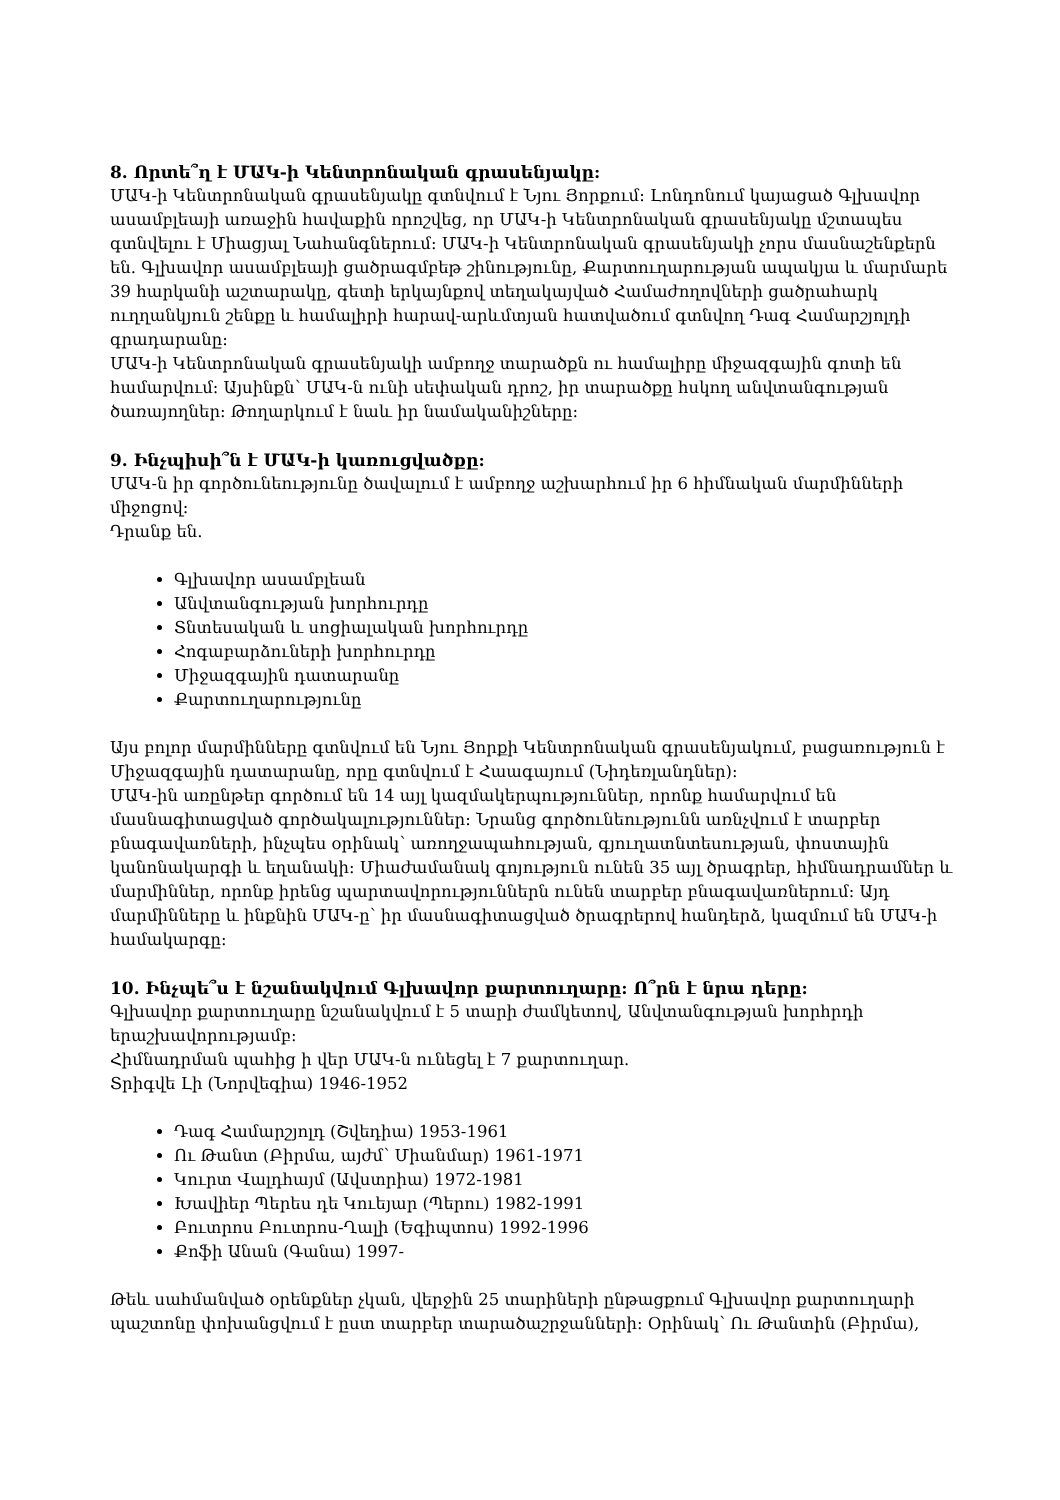8. Որտե՞ղ է ՄԱԿ-ի Կենտրոնական գրասենյակը:
ՄԱԿ-ի Կենտրոնական գրասենյակը գտնվում է Նյու Յորքում: Լոնդոնում կայացած Գլխավոր ասամբլեայի առաջին հավաքին որոշվեց, որ ՄԱԿ-ի Կենտրոնական գրասենյակը մշտապես գտնվելու է Միացյալ Նահանգներում: ՄԱԿ-ի Կենտրոնական գրասենյակի չորս մասնաշենքերն են. Գլխավոր ասամբլեայի ցածրագմբեթ շինությունը, Քարտուղարության ապակյա և մարմարե 39 հարկանի աշտարակը, գետի երկայնքով տեղակայված Համաժողովների ցածրահարկ ուղղանկյուն շենքը և համալիրի հարավ-արևմտյան հատվածում գտնվող Դագ Համարշյոլդի գրադարանը:
ՄԱԿ-ի Կենտրոնական գրասենյակի ամբողջ տարածքն ու համալիրը միջազգային գոտի են համարվում: Այսինքն՝ ՄԱԿ-ն ունի սեփական դրոշ, իր տարածքը հսկող անվտանգության ծառայողներ: Թողարկում է նաև իր նամականիշները:
9. Ինչպիսի՞ն է ՄԱԿ-ի կառուցվածքը:
ՄԱԿ-ն իր գործունեությունը ծավալում է ամբողջ աշխարհում իր 6 հիմնական մարմինների միջոցով:
Դրանք են.
Գլխավոր ասամբլեան
Անվտանգության խորհուրդը
Տնտեսական և սոցիալական խորհուրդը
Հոգաբարձուների խորհուրդը
Միջազգային դատարանը
Քարտուղարությունը
Այս բոլոր մարմինները գտնվում են Նյու Յորքի Կենտրոնական գրասենյակում, բացառություն է Միջազգային դատարանը, որը գտնվում է Հաագայում (Նիդեռլանդներ):
ՄԱԿ-ին առընթեր գործում են 14 այլ կազմակերպություններ, որոնք համարվում են մասնագիտացված գործակալություններ: Նրանց գործունեությունն առնչվում է տարբեր բնագավառների, ինչպես օրինակ՝ առողջապահության, գյուղատնտեսության, փոստային կանոնակարգի և եղանակի: Միաժամանակ գոյություն ունեն 35 այլ ծրագրեր, հիմնադրամներ և մարմիններ, որոնք իրենց պարտավորություններն ունեն տարբեր բնագավառներում: Այդ մարմինները և ինքնին ՄԱԿ-ը՝ իր մասնագիտացված ծրագրերով հանդերձ, կազմում են ՄԱԿ-ի համակարգը:
10. Ինչպե՞ս է նշանակվում Գլխավոր քարտուղարը: Ո՞րն է նրա դերը:
Գլխավոր քարտուղարը նշանակվում է 5 տարի ժամկետով, Անվտանգության խորհրդի երաշխավորությամբ:
Հիմնադրման պահից ի վեր ՄԱԿ-ն ունեցել է 7 քարտուղար.
Տրիգվե Լի (Նորվեգիա) 1946-1952
Դագ Համարշյոլդ (Շվեդիա) 1953-1961
Ու Թանտ (Բիրմա, այժմ՝ Միանմար) 1961-1971
Կուրտ Վալդհայմ (Ավստրիա) 1972-1981
Խավիեր Պերես դե Կուեյար (Պերու) 1982-1991
Բուտրոս Բուտրոս-Ղալի (Եգիպտոս) 1992-1996
Քոֆի Անան (Գանա) 1997-
Թեև սահմանված օրենքներ չկան, վերջին 25 տարիների ընթացքում Գլխավոր քարտուղարի պաշտոնը փոխանցվում է ըստ տարբեր տարածաշրջանների: Օրինակ՝ Ու Թանտին (Բիրմա),